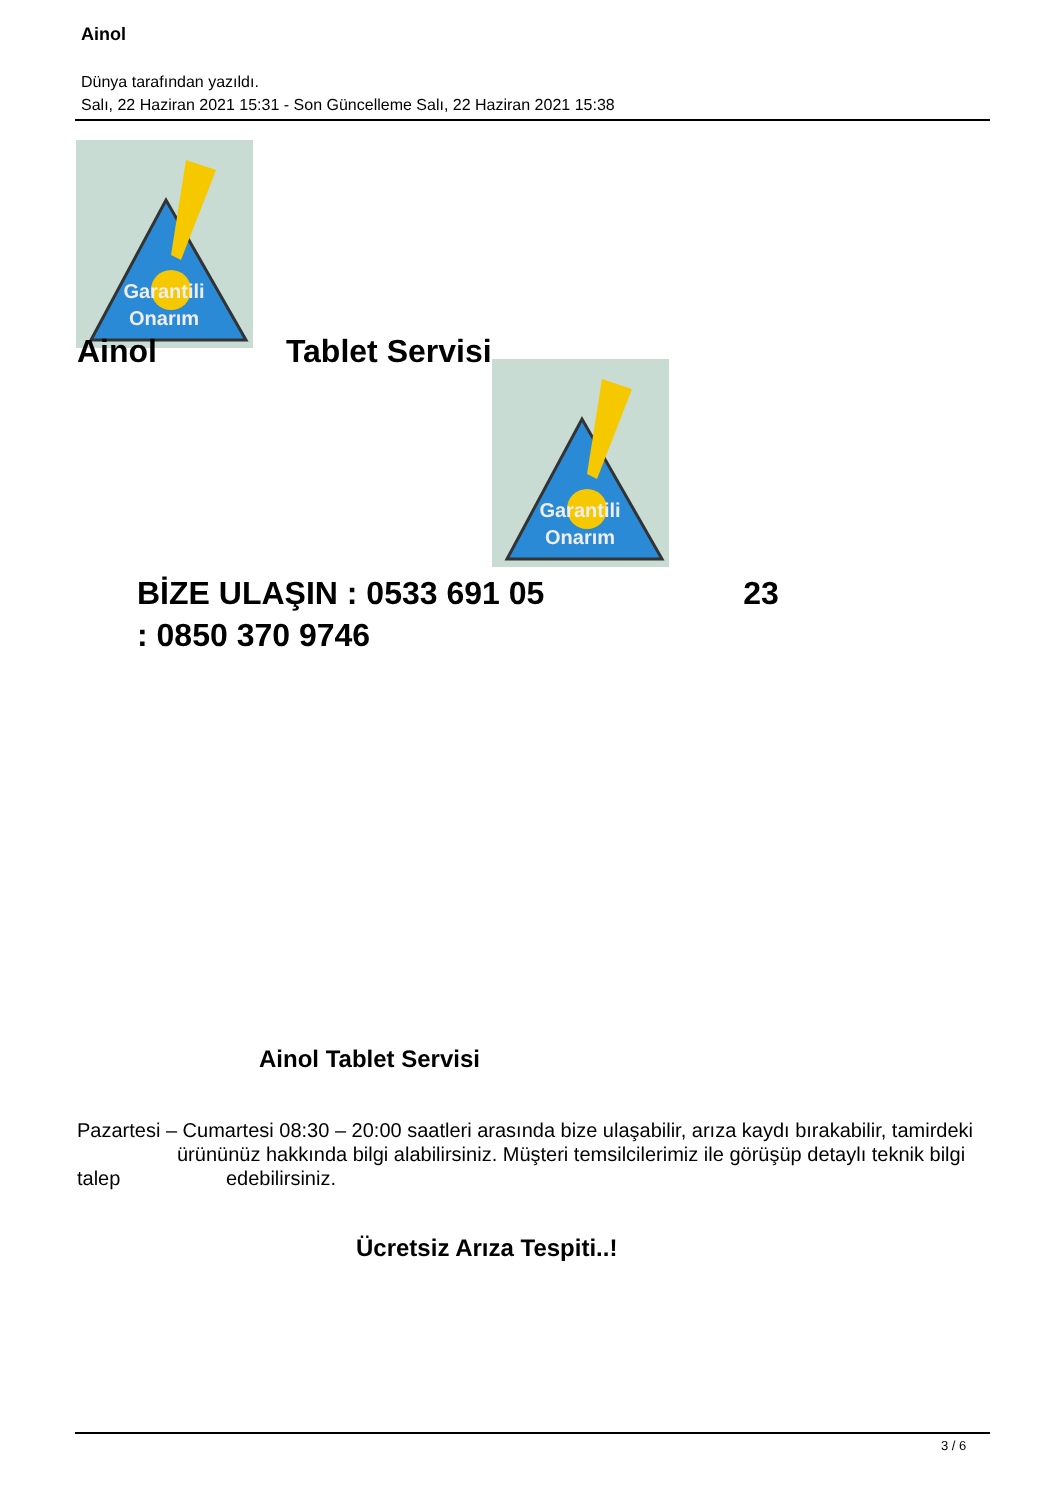Ainol
Dünya tarafından yazıldı.
Salı, 22 Haziran 2021 15:31 - Son Güncelleme Salı, 22 Haziran 2021 15:38
Garantili
Onarım
Ainol Tablet Servisi
Garantili
Onarım
BİZE ULAŞIN : 0533 691 05 23
: 0850 370 9746
Ainol Tablet Servisi
Pazartesi – Cumartesi 08:30 – 20:00 saatleri arasında bize ulaşabilir, arıza kaydı bırakabilir, tamirdeki ürününüz hakkında bilgi alabilirsiniz. Müşteri temsilcilerimiz ile görüşüp detaylı teknik bilgi talep edebilirsiniz.
Ücretsiz Arıza Tespiti..!
3 / 6